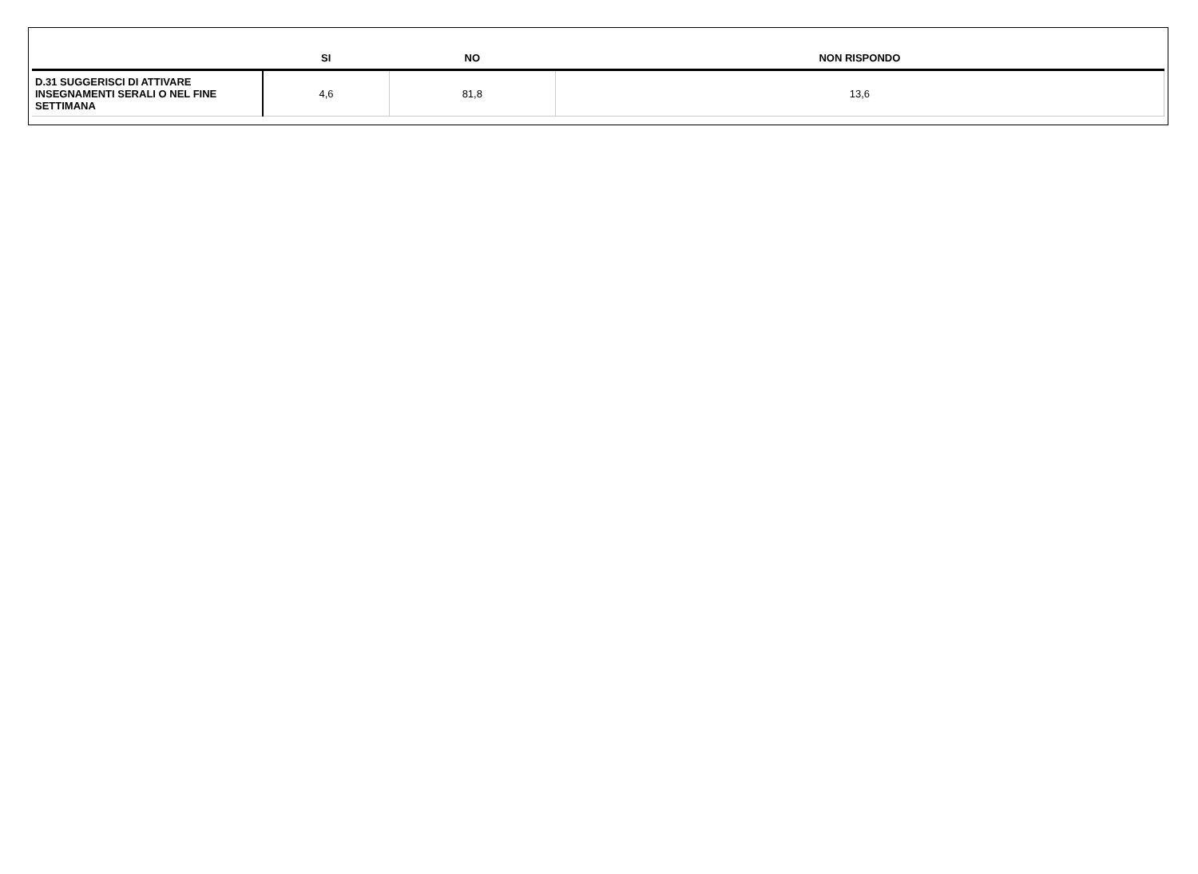| | SI | NO | NON RISPONDO |
| --- | --- | --- | --- |
| D.31 SUGGERISCI DI ATTIVARE INSEGNAMENTI SERALI O NEL FINE SETTIMANA | 4,6 | 81,8 | 13,6 |